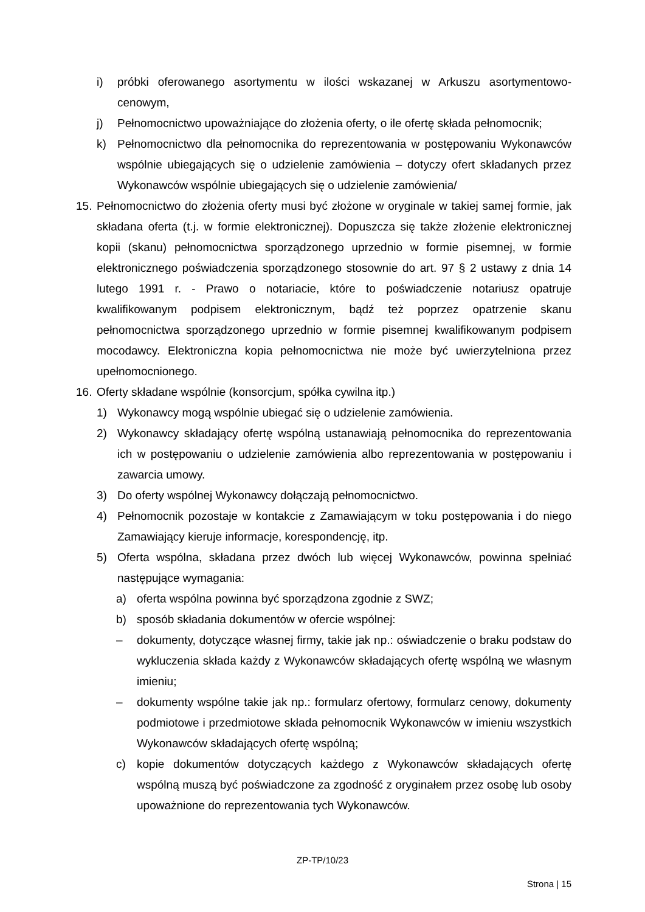i) próbki oferowanego asortymentu w ilości wskazanej w Arkuszu asortymentowo-cenowym,
j) Pełnomocnictwo upoważniające do złożenia oferty, o ile ofertę składa pełnomocnik;
k) Pełnomocnictwo dla pełnomocnika do reprezentowania w postępowaniu Wykonawców wspólnie ubiegających się o udzielenie zamówienia – dotyczy ofert składanych przez Wykonawców wspólnie ubiegających się o udzielenie zamówienia/
15. Pełnomocnictwo do złożenia oferty musi być złożone w oryginale w takiej samej formie, jak składana oferta (t.j. w formie elektronicznej). Dopuszcza się także złożenie elektronicznej kopii (skanu) pełnomocnictwa sporządzonego uprzednio w formie pisemnej, w formie elektronicznego poświadczenia sporządzonego stosownie do art. 97 § 2 ustawy z dnia 14 lutego 1991 r. - Prawo o notariacie, które to poświadczenie notariusz opatruje kwalifikowanym podpisem elektronicznym, bądź też poprzez opatrzenie skanu pełnomocnictwa sporządzonego uprzednio w formie pisemnej kwalifikowanym podpisem mocodawcy. Elektroniczna kopia pełnomocnictwa nie może być uwierzytelniona przez upełnomocnionego.
16. Oferty składane wspólnie (konsorcjum, spółka cywilna itp.)
1) Wykonawcy mogą wspólnie ubiegać się o udzielenie zamówienia.
2) Wykonawcy składający ofertę wspólną ustanawiają pełnomocnika do reprezentowania ich w postępowaniu o udzielenie zamówienia albo reprezentowania w postępowaniu i zawarcia umowy.
3) Do oferty wspólnej Wykonawcy dołączają pełnomocnictwo.
4) Pełnomocnik pozostaje w kontakcie z Zamawiającym w toku postępowania i do niego Zamawiający kieruje informacje, korespondencję, itp.
5) Oferta wspólna, składana przez dwóch lub więcej Wykonawców, powinna spełniać następujące wymagania:
a) oferta wspólna powinna być sporządzona zgodnie z SWZ;
b) sposób składania dokumentów w ofercie wspólnej:
– dokumenty, dotyczące własnej firmy, takie jak np.: oświadczenie o braku podstaw do wykluczenia składa każdy z Wykonawców składających ofertę wspólną we własnym imieniu;
– dokumenty wspólne takie jak np.: formularz ofertowy, formularz cenowy, dokumenty podmiotowe i przedmiotowe składa pełnomocnik Wykonawców w imieniu wszystkich Wykonawców składających ofertę wspólną;
c) kopie dokumentów dotyczących każdego z Wykonawców składających ofertę wspólną muszą być poświadczone za zgodność z oryginałem przez osobę lub osoby upoważnione do reprezentowania tych Wykonawców.
ZP-TP/10/23
Strona | 15